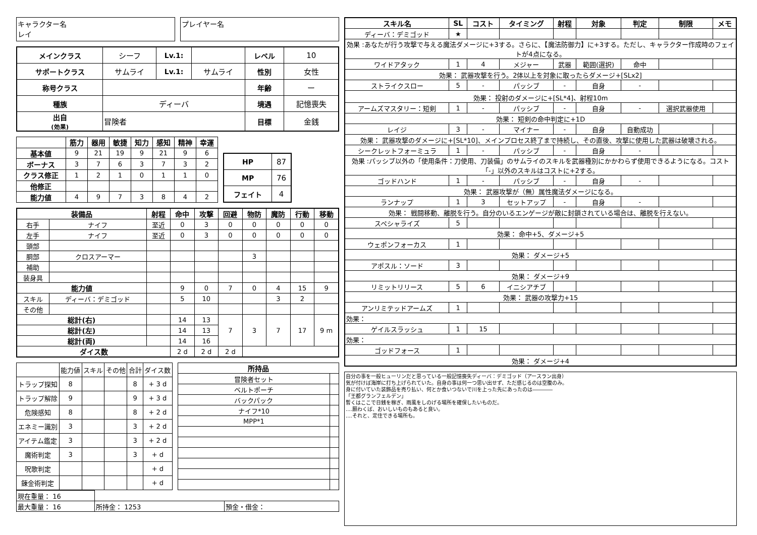キャラクター名
レイ
プレイヤー名
| メインクラス | シーフ | Lv.1: | | レベル | 10 |
| サポートクラス | サムライ | Lv.1: | サムライ | 性別 | 女性 |
| 称号クラス | | | | 年齢 | ー |
| 種族 | ディーバ | | | 境遇 | 記憶喪失 |
| 出自 (効果) | 冒険者 | | | 目標 | 金銭 |
| | 筋力 | 器用 | 敏捷 | 知力 | 感知 | 精神 | 幸運 |
| --- | --- | --- | --- | --- | --- | --- | --- |
| 基本値 | 9 | 21 | 19 | 9 | 21 | 9 | 6 |
| ボーナス | 3 | 7 | 6 | 3 | 7 | 3 | 2 |
| クラス修正 | 1 | 2 | 1 | 0 | 1 | 1 | 0 |
| 他修正 | | | | | | | |
| 能力値 | 4 | 9 | 7 | 3 | 8 | 4 | 2 |
| HP | 87 |
| MP | 76 |
| フェイト | 4 |
| 装備品 | | 射程 | 命中 | 攻撃 | 回避 | 物防 | 魔防 | 行動 | 移動 |
| --- | --- | --- | --- | --- | --- | --- | --- | --- | --- |
| 右手 | ナイフ | 至近 | 0 | 3 | 0 | 0 | 0 | 0 | 0 |
| 左手 | ナイフ | 至近 | 0 | 3 | 0 | 0 | 0 | 0 | 0 |
| 頭部 | | | | | | | | | |
| 胴部 | クロスアーマー | | | | | 3 | | | |
| 補助 | | | | | | | | | |
| 装身具 | | | | | | | | | |
| 能力値 | | | 9 | 0 | 7 | 0 | 4 | 15 | 9 |
| スキル | ディーバ：デミゴッド | | 5 | 10 | | | 3 | 2 | |
| その他 | | | | | | | | | |
| 総計(右) | | | 14 | 13 | 7 | 3 | 7 | 17 | 9 m |
| 総計(左) | | | 14 | 13 | | | | | |
| 総計(両) | | | 14 | 16 | | | | | |
| ダイス数 | | | 2 d | 2 d | 2 d | | | | |
| | 能力値 | スキル | その他 | 合計 | ダイス数 |
| トラップ探知 | 8 | | | 8 | + 3 d |
| トラップ解除 | 9 | | | 9 | + 3 d |
| 危険感知 | 8 | | | 8 | + 2 d |
| エネミー識別 | 3 | | | 3 | + 2 d |
| アイテム鑑定 | 3 | | | 3 | + 2 d |
| 魔術判定 | 3 | | | 3 | + d |
| 呪歌判定 | | | | | + d |
| 錬金術判定 | | | | | + d |
| 所持品 | |
| --- | --- |
| 冒険者セット | |
| ベルトポーチ | |
| バックパック | |
| ナイフ*10 | |
| MPP*1 | |
| 現在重量： 16 | | |
| 最大重量： 16 | 所持金： 1253 | 預金・借金： |
| スキル名 | SL | コスト | タイミング | 射程 | 対象 | 判定 | 制限 | メモ |
| --- | --- | --- | --- | --- | --- | --- | --- | --- |
| ディーバ：デミゴッド | ★ | | | | | | | |
| 効果 :あなたが行う攻撃で与える魔法ダメージに+3する。さらに、【魔法防御力】に+3する。ただし、キャラクター作成時のフェイトが4点になる。 | | | | | | | | |
| ワイドアタック | 1 | 4 | メジャー | 武器 | 範囲(選択) | 命中 | | |
| 効果： 武器攻撃を行う。2体以上を対象に取ったらダメージ+[SLx2] | | | | | | | | |
| ストライクスロー | 5 | - | パッシブ | - | 自身 | - | | |
| 効果： 投射のダメージに+[SL*4]、射程10m | | | | | | | | |
| アームズマスタリー：短剣 | 1 | - | パッシブ | - | 自身 | - | 選択武器使用 | |
| 効果： 短剣の命中判定に+1D | | | | | | | | |
| レイジ | 3 | - | マイナー | - | 自身 | 自動成功 | | |
| 効果： 武器攻撃のダメージに+[SL*10]、メインプロセス終了まで持続し、その直後、攻撃に使用した武器は破壊される。 | | | | | | | | |
| シークレットフォーミュラ | 1 | - | パッシブ | - | 自身 | - | | |
| 効果 :パッシブ以外の「使用条件：刀使用、刀装備」のサムライのスキルを武器種別にかかわらず使用できるようになる。コスト「-」以外のスキルはコストに+2する。 | | | | | | | | |
| ゴッドハンド | 1 | - | パッシブ | - | 自身 | - | | |
| 効果： 武器攻撃が（無）属性魔法ダメージになる。 | | | | | | | | |
| ランナップ | 1 | 3 | セットアップ | - | 自身 | - | | |
| 効果： 戦闘移動、離脱を行う。自分のいるエンゲージが敵に封鎖されている場合は、離脱を行えない。 | | | | | | | | |
| スペシャライズ | 5 | | | | | | | |
| 効果： 命中+5、ダメージ+5 | | | | | | | | |
| ウェポンフォーカス | 1 | | | | | | | |
| 効果： ダメージ+5 | | | | | | | | |
| アポスル：ソード | 3 | | | | | | | |
| 効果： ダメージ+9 | | | | | | | | |
| リミットリリース | 5 | 6 | イニシアチブ | | | | | |
| 効果： 武器の攻撃力+15 | | | | | | | | |
| アンリミテッドアームズ | 1 | | | | | | | |
| 効果： | | | | | | | | |
| ゲイルスラッシュ | 1 | 15 | | | | | | |
| 効果： | | | | | | | | |
| ゴッドフォース | 1 | | | | | | | |
| 効果： ダメージ+4 | | | | | | | | |
自分の事を一般ヒューリンだと思っている一般記憶喪失ディーバ：デミゴッド（アースラン出身）
気が付けば海岸に打ち上げられていた。自身の事は何一つ思い出せず、ただ感じるのは空腹のみ。
身に付いていた装飾品を売り払い、何とか食いつないで川を上った先にあったのは――――
「王都グランフェルデン」
暫くはここで日銭を稼ぎ、雨風をしのげる場所を確保したいものだ。
....願わくば、おいしいものもあると良い。
....それと、定住できる場所も。